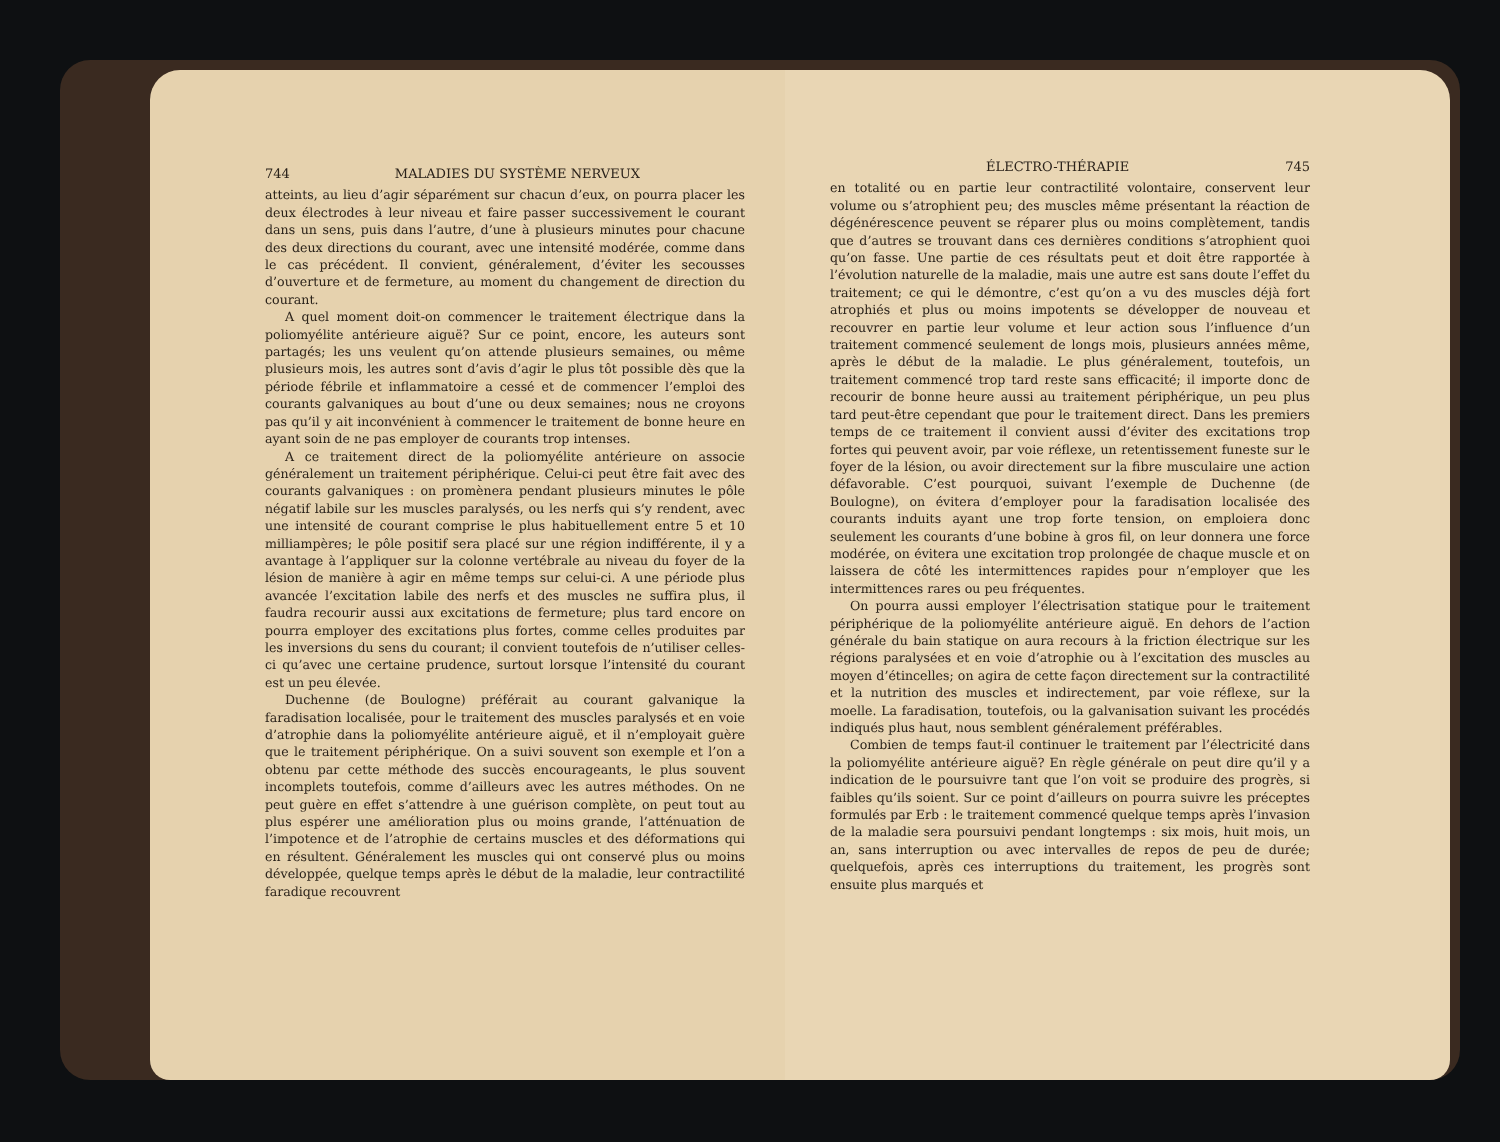744 MALADIES DU SYSTÈME NERVEUX
atteints, au lieu d’agir séparément sur chacun d’eux, on pourra placer les deux électrodes à leur niveau et faire passer successivement le courant dans un sens, puis dans l’autre, d’une à plusieurs minutes pour chacune des deux directions du courant, avec une intensité modérée, comme dans le cas précédent. Il convient, généralement, d’éviter les secousses d’ouverture et de fermeture, au moment du changement de direction du courant.
A quel moment doit-on commencer le traitement électrique dans la poliomyélite antérieure aiguë? Sur ce point, encore, les auteurs sont partagés; les uns veulent qu’on attende plusieurs semaines, ou même plusieurs mois, les autres sont d’avis d’agir le plus tôt possible dès que la période fébrile et inflammatoire a cessé et de commencer l’emploi des courants galvaniques au bout d’une ou deux semaines; nous ne croyons pas qu’il y ait inconvénient à commencer le traitement de bonne heure en ayant soin de ne pas employer de courants trop intenses.
A ce traitement direct de la poliomyélite antérieure on associe généralement un traitement périphérique. Celui-ci peut être fait avec des courants galvaniques : on promènera pendant plusieurs minutes le pôle négatif labile sur les muscles paralysés, ou les nerfs qui s’y rendent, avec une intensité de courant comprise le plus habituellement entre 5 et 10 milliampères; le pôle positif sera placé sur une région indifférente, il y a avantage à l’appliquer sur la colonne vertébrale au niveau du foyer de la lésion de manière à agir en même temps sur celui-ci. A une période plus avancée l’excitation labile des nerfs et des muscles ne suffira plus, il faudra recourir aussi aux excitations de fermeture; plus tard encore on pourra employer des excitations plus fortes, comme celles produites par les inversions du sens du courant; il convient toutefois de n’utiliser celles-ci qu’avec une certaine prudence, surtout lorsque l’intensité du courant est un peu élevée.
Duchenne (de Boulogne) préférait au courant galvanique la faradisation localisée, pour le traitement des muscles paralysés et en voie d’atrophie dans la poliomyélite antérieure aiguë, et il n’employait guère que le traitement périphérique. On a suivi souvent son exemple et l’on a obtenu par cette méthode des succès encourageants, le plus souvent incomplets toutefois, comme d’ailleurs avec les autres méthodes. On ne peut guère en effet s’attendre à une guérison complète, on peut tout au plus espérer une amélioration plus ou moins grande, l’atténuation de l’impotence et de l’atrophie de certains muscles et des déformations qui en résultent. Généralement les muscles qui ont conservé plus ou moins développée, quelque temps après le début de la maladie, leur contractilité faradique recouvrent
ÉLECTRO-THÉRAPIE 745
en totalité ou en partie leur contractilité volontaire, conservent leur volume ou s’atrophient peu; des muscles même présentant la réaction de dégénérescence peuvent se réparer plus ou moins complètement, tandis que d’autres se trouvant dans ces dernières conditions s’atrophient quoi qu’on fasse. Une partie de ces résultats peut et doit être rapportée à l’évolution naturelle de la maladie, mais une autre est sans doute l’effet du traitement; ce qui le démontre, c’est qu’on a vu des muscles déjà fort atrophiés et plus ou moins impotents se développer de nouveau et recouvrer en partie leur volume et leur action sous l’influence d’un traitement commencé seulement de longs mois, plusieurs années même, après le début de la maladie. Le plus généralement, toutefois, un traitement commencé trop tard reste sans efficacité; il importe donc de recourir de bonne heure aussi au traitement périphérique, un peu plus tard peut-être cependant que pour le traitement direct. Dans les premiers temps de ce traitement il convient aussi d’éviter des excitations trop fortes qui peuvent avoir, par voie réflexe, un retentissement funeste sur le foyer de la lésion, ou avoir directement sur la fibre musculaire une action défavorable. C’est pourquoi, suivant l’exemple de Duchenne (de Boulogne), on évitera d’employer pour la faradisation localisée des courants induits ayant une trop forte tension, on emploiera donc seulement les courants d’une bobine à gros fil, on leur donnera une force modérée, on évitera une excitation trop prolongée de chaque muscle et on laissera de côté les intermittences rapides pour n’employer que les intermittences rares ou peu fréquentes.
On pourra aussi employer l’électrisation statique pour le traitement périphérique de la poliomyélite antérieure aiguë. En dehors de l’action générale du bain statique on aura recours à la friction électrique sur les régions paralysées et en voie d’atrophie ou à l’excitation des muscles au moyen d’étincelles; on agira de cette façon directement sur la contractilité et la nutrition des muscles et indirectement, par voie réflexe, sur la moelle. La faradisation, toutefois, ou la galvanisation suivant les procédés indiqués plus haut, nous semblent généralement préférables.
Combien de temps faut-il continuer le traitement par l’électricité dans la poliomyélite antérieure aiguë? En règle générale on peut dire qu’il y a indication de le poursuivre tant que l’on voit se produire des progrès, si faibles qu’ils soient. Sur ce point d’ailleurs on pourra suivre les préceptes formulés par Erb : le traitement commencé quelque temps après l’invasion de la maladie sera poursuivi pendant longtemps : six mois, huit mois, un an, sans interruption ou avec intervalles de repos de peu de durée; quelquefois, après ces interruptions du traitement, les progrès sont ensuite plus marqués et